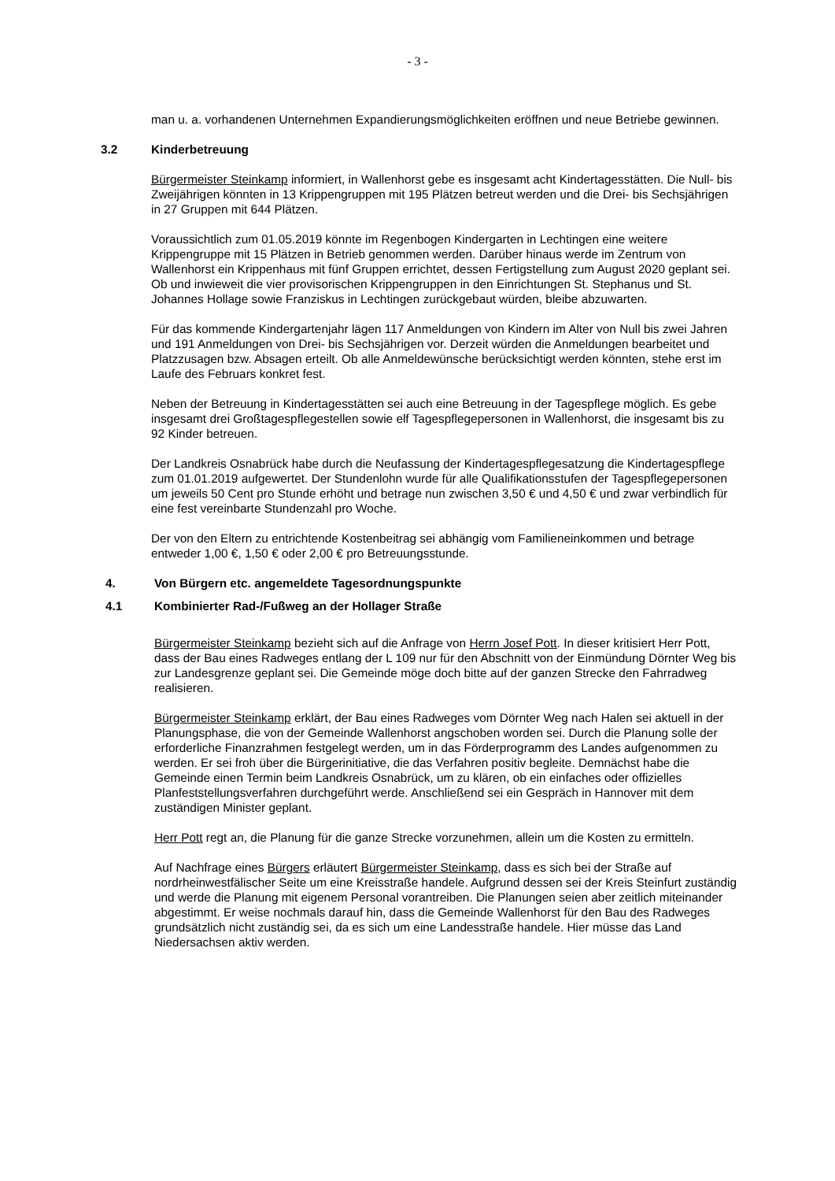- 3 -
man u. a. vorhandenen Unternehmen Expandierungsmöglichkeiten eröffnen und neue Betriebe gewinnen.
3.2 Kinderbetreuung
Bürgermeister Steinkamp informiert, in Wallenhorst gebe es insgesamt acht Kindertagesstätten. Die Null- bis Zweijährigen könnten in 13 Krippengruppen mit 195 Plätzen betreut werden und die Drei- bis Sechsjährigen in 27 Gruppen mit 644 Plätzen.
Voraussichtlich zum 01.05.2019 könnte im Regenbogen Kindergarten in Lechtingen eine weitere Krippengruppe mit 15 Plätzen in Betrieb genommen werden. Darüber hinaus werde im Zentrum von Wallenhorst ein Krippenhaus mit fünf Gruppen errichtet, dessen Fertigstellung zum August 2020 geplant sei. Ob und inwieweit die vier provisorischen Krippengruppen in den Einrichtungen St. Stephanus und St. Johannes Hollage sowie Franziskus in Lechtingen zurückgebaut würden, bleibe abzuwarten.
Für das kommende Kindergartenjahr lägen 117 Anmeldungen von Kindern im Alter von Null bis zwei Jahren und 191 Anmeldungen von Drei- bis Sechsjährigen vor. Derzeit würden die Anmeldungen bearbeitet und Platzzusagen bzw. Absagen erteilt. Ob alle Anmeldewünsche berücksichtigt werden könnten, stehe erst im Laufe des Februars konkret fest.
Neben der Betreuung in Kindertagesstätten sei auch eine Betreuung in der Tagespflege möglich. Es gebe insgesamt drei Großtagespflegestellen sowie elf Tagespflegepersonen in Wallenhorst, die insgesamt bis zu 92 Kinder betreuen.
Der Landkreis Osnabrück habe durch die Neufassung der Kindertagespflegesatzung die Kindertagespflege zum 01.01.2019 aufgewertet. Der Stundenlohn wurde für alle Qualifikationsstufen der Tagespflegepersonen um jeweils 50 Cent pro Stunde erhöht und betrage nun zwischen 3,50 € und 4,50 € und zwar verbindlich für eine fest vereinbarte Stundenzahl pro Woche.
Der von den Eltern zu entrichtende Kostenbeitrag sei abhängig vom Familieneinkommen und betrage entweder 1,00 €, 1,50 € oder 2,00 € pro Betreuungsstunde.
4. Von Bürgern etc. angemeldete Tagesordnungspunkte
4.1 Kombinierter Rad-/Fußweg an der Hollager Straße
Bürgermeister Steinkamp bezieht sich auf die Anfrage von Herrn Josef Pott. In dieser kritisiert Herr Pott, dass der Bau eines Radweges entlang der L 109 nur für den Abschnitt von der Einmündung Dörnter Weg bis zur Landesgrenze geplant sei. Die Gemeinde möge doch bitte auf der ganzen Strecke den Fahrradweg realisieren.
Bürgermeister Steinkamp erklärt, der Bau eines Radweges vom Dörnter Weg nach Halen sei aktuell in der Planungsphase, die von der Gemeinde Wallenhorst angschoben worden sei. Durch die Planung solle der erforderliche Finanzrahmen festgelegt werden, um in das Förderprogramm des Landes aufgenommen zu werden. Er sei froh über die Bürgerinitiative, die das Verfahren positiv begleite. Demnächst habe die Gemeinde einen Termin beim Landkreis Osnabrück, um zu klären, ob ein einfaches oder offizielles Planfeststellungsverfahren durchgeführt werde. Anschließend sei ein Gespräch in Hannover mit dem zuständigen Minister geplant.
Herr Pott regt an, die Planung für die ganze Strecke vorzunehmen, allein um die Kosten zu ermitteln.
Auf Nachfrage eines Bürgers erläutert Bürgermeister Steinkamp, dass es sich bei der Straße auf nordrheinwestfälischer Seite um eine Kreisstraße handele. Aufgrund dessen sei der Kreis Steinfurt zuständig und werde die Planung mit eigenem Personal vorantreiben. Die Planungen seien aber zeitlich miteinander abgestimmt. Er weise nochmals darauf hin, dass die Gemeinde Wallenhorst für den Bau des Radweges grundsätzlich nicht zuständig sei, da es sich um eine Landesstraße handele. Hier müsse das Land Niedersachsen aktiv werden.